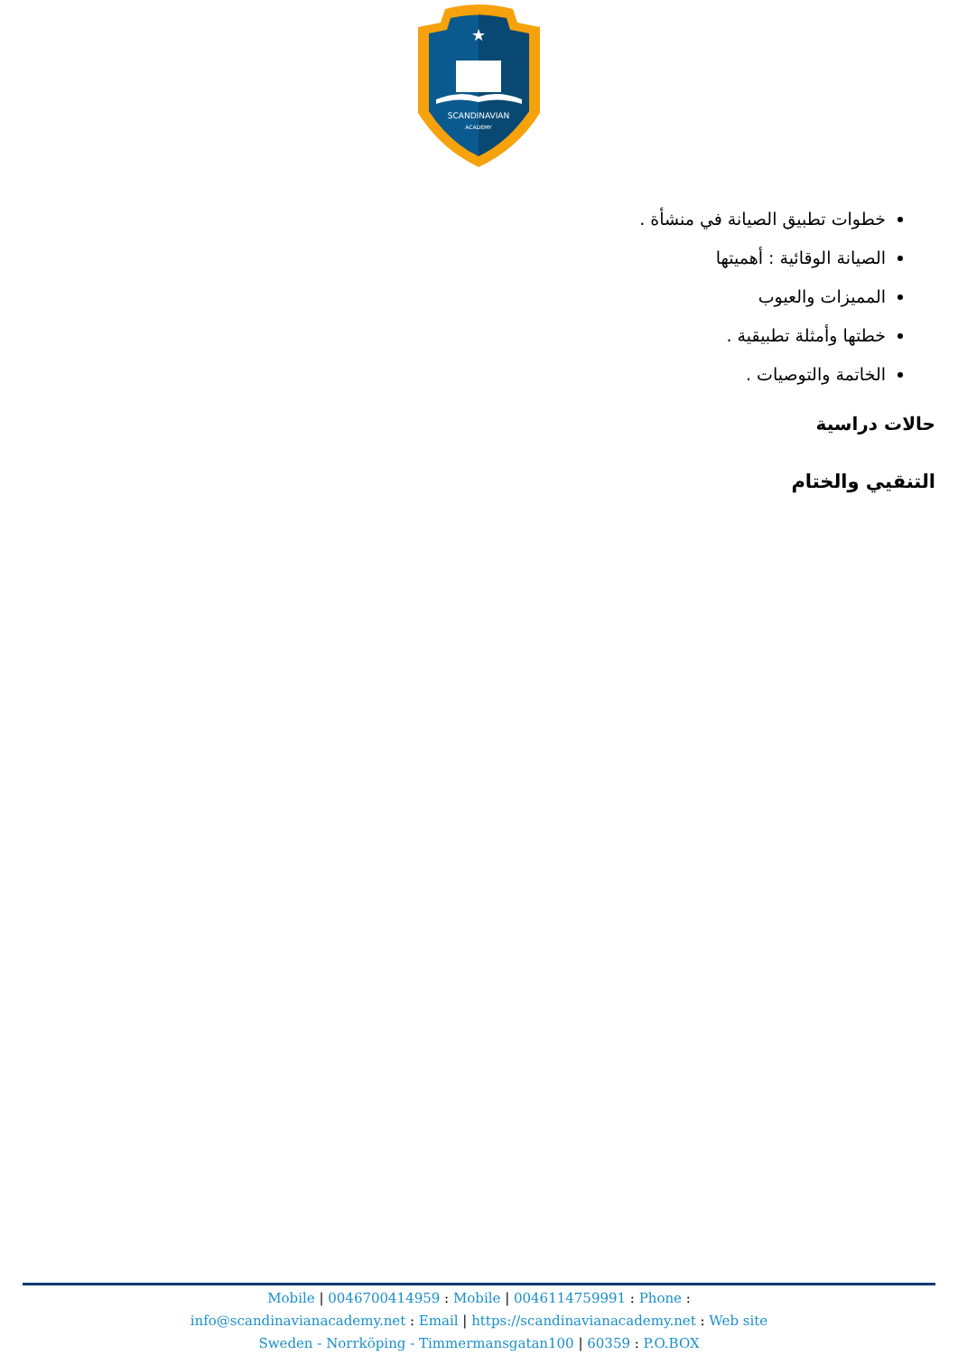SCANDINAVIAN
ACADEMY
★
خطوات تطبيق الصيانة في منشأة .
الصيانة الوقائية : أهميتها
المميزات والعيوب
خطتها وأمثلة تطبيقية .
الخاتمة والتوصيات .
حالات دراسية
التنقيي والختام
Mobile | 0046700414959 : Mobile | 0046114759991 : Phone :
info@scandinavianacademy.net : Email | https://scandinavianacademy.net : Web site
Sweden - Norrköping - Timmermansgatan100 | 60359 : P.O.BOX